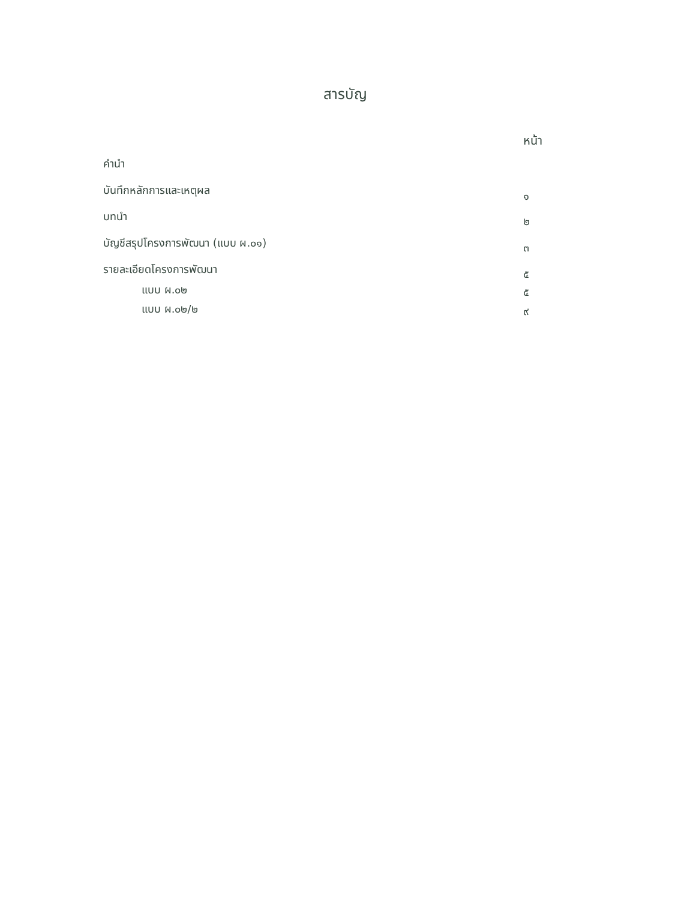สารบัญ
หน้า
คำนำ
บันทึกหลักการและเหตุผล ๑
บทนำ ๒
บัญชีสรุปโครงการพัฒนา (แบบ ผ.๐๑) ๓
รายละเอียดโครงการพัฒนา ๕
แบบ ผ.๐๒ ๕
แบบ ผ.๐๒/๒ ๙